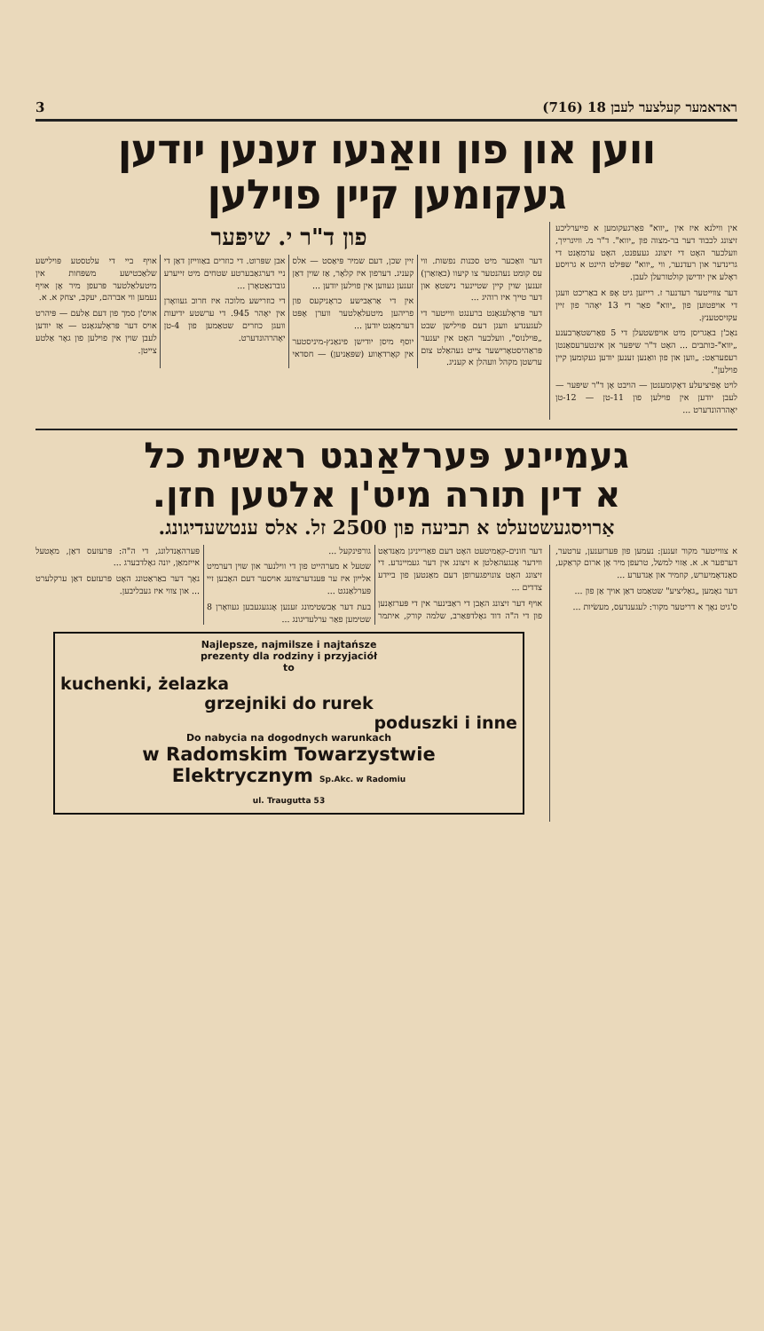3 ראדאמער קעלצער לעבן 18 (716)
ווען און פון וואַנעו זענען יודען געקומען קיין פוילען
אין ווילנא איז אין „יווא" פאַרגעקומען א פייערליכע זיצונג לכבוד דער בר-מצוה פון „יווא". ד"ר מ. ווײַנרײַך, וועלכער האָט די זיצונג געעפנט, האָט ערמאָנט די גרינדער און רעדנער, ווי „יווא" שפּילט היינט א גרויסע ראָלע אין יודישן קולטורעלן לעבן.
דער צווייטער רעדנער ז. רייזען גיט אָפּ א באַריכט וועגן די אויפטוען פון „יווא" פאַר די 13 יאָהר פון זיין עקזיסטענץ.
נאָכ'ן באַגריסן מיט אויפשטעלן די 5 פאַרשטאָרבענע „יווא"-כּותבים ... האָט ד"ר שיפּער אן אינטערעסאַנטן רעפעראַט: „ווען און פון וואַנען זענען יודען געקומען קיין פוילען".
לויט אָפיציעלע דאָקומענטן — הויבט אָן ד"ר שיפּער — לעבן יודען אין פוילען פון 11-טן — 12-טן יאָהרהונדערט ...
פון ד"ר י. שיפּער
דער וואַכער מיט סכּנות נפשות. ווי עס קומט נעהנטער צו קיעוו (כאַזאַרן) זענען שוין קיין שטיינער נישטאָ און דער טייך איז רוהיג ...
דער פּראָלעגאָנט ברענגט ווייטער די לעגענדע וועגן דעם פּוילישן שבט „פּוילנוס", וועלכער האָט אין יענער פּראַהיסטאָרישער צייט געהאַלט צום ערשטן מקהל וועהלן א קעניג.
זיין שכן, דעם שמיר פּיאַסט — אלס קעניג. דערפון איז קלאָר, אַז שוין דאַן זענען געווען אין פוילען יודען ...
אין די אַראַבישע כראָניקעס פון פריהען מיטעלאַלטער ווערן אָפּט דערמאָנט יודען ...
יוסף מיסן יודישן פינאַנץ-מיניסטער אין קאָרדאָווע (שפּאַניען) — חסדאי אבן שפּרוט. די כוזרים באַווייזן דאַן די ניי דערגאַבערטע שטחים מיט זייערע גוברנאַטאָרן ...
די כוזרישע מלוכה איז חרוב געוואָרן אין יאָהר 945. די ערשטע ידיעות וועגן כוזרים שטאַמען פון 4-טן יאָהרהונדערט.
אויף ביי די עלטסטע פּוילישע שלאַכטישע משפּחות אין מיטעלאַלטער פּרעפן מיר אָן אויף נעמען ווי אברהם, יעקב, יצחק א. א.
אויס'ן סמך פון דעם אַלעם — פּיהרט אויס דער פּראָלעגאָנט — אַז יודען לעבן שוין אין פוילען פון גאָר אַלטע צייטן.
געמיינע פּערלאַנגט ראשית כל
א דין תורה מיט'ן אלטען חזן.
אַרויסגעשטעלט א תביעה פון 2500 זל. אלס ענטשעדיגונג.
א צווייטער מקור זענען: נעמען פון פּערזענען, ערטער, דערפער א. א. אַזוי למשל, טרעפן מיר אָן ארום קראַקע, סאַנדאָמיערש, קוזמיר און אַנדערע ...
דער נאָמען „גאַליציע" שטאַמט דאַן אויך אַן פון ...
ס'גיט נאָך א דריטער מקור: לעגענדעס, מעשׂיות ...
דער חונים-קאַמיטעט האָט דעם פאַרייניגן מאַנדאַט ווידער אָנגעהאַלטן א זיצונג אין דער געמיינדע. די זיצונג האָט צונויפגערופן דעם מאַנטען פון ביידע צדדים ...
אויף דער זיצונג האָבן די ראַבּינער אין די פּערזאָנען פון די ה"ה דוד גאָלדפּאַרב, שלמה קורק, איתמר גורפינקעל ...
שטעל א מערהייט פון די ווילנער און שוין דערמיט אלייון איז ער פּענדערצוועג אויסער דעם האָבען זיי פּערלאַנגט ...
בעת דער אַבשטימונג זענען אָנגעגעבען געוואָרן 8 שטימען פאַר ערלעדיגונג ...
פּערהאַנדלונג, די ה"ה: פּרעזעס דאַן, מאָטעל אייזמאַן, יונה גאָלדבערג ...
נאָך דער באַראַטונג האָט פּרעזעס דאַן ערקלערט ... און צווי איז געבליבען.
Najlepsze, najmilsze i najtańsze
prezenty dla rodziny i przyjaciół
to
kuchenki, żelazka
grzejniki do rurek
poduszki i inne
Do nabycia na dogodnych warunkach
w Radomskim Towarzystwie
Elektrycznym Sp.Akc. w Radomiu
ul. Traugutta 53